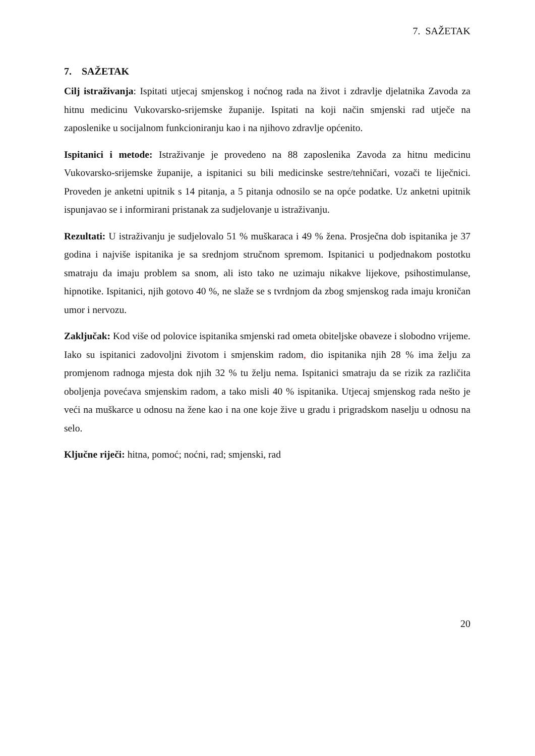7. SAŽETAK
7. SAŽETAK
Cilj istraživanja: Ispitati utjecaj smjenskog i noćnog rada na život i zdravlje djelatnika Zavoda za hitnu medicinu Vukovarsko-srijemske županije. Ispitati na koji način smjenski rad utječe na zaposlenike u socijalnom funkcioniranju kao i na njihovo zdravlje općenito.
Ispitanici i metode: Istraživanje je provedeno na 88 zaposlenika Zavoda za hitnu medicinu Vukovarsko-srijemske županije, a ispitanici su bili medicinske sestre/tehničari, vozači te liječnici. Proveden je anketni upitnik s 14 pitanja, a 5 pitanja odnosilo se na opće podatke. Uz anketni upitnik ispunjavao se i informirani pristanak za sudjelovanje u istraživanju.
Rezultati: U istraživanju je sudjelovalo 51 % muškaraca i 49 % žena. Prosječna dob ispitanika je 37 godina i najviše ispitanika je sa srednjom stručnom spremom. Ispitanici u podjednakom postotku smatraju da imaju problem sa snom, ali isto tako ne uzimaju nikakve lijekove, psihostimulanse, hipnotike. Ispitanici, njih gotovo 40 %, ne slaže se s tvrdnjom da zbog smjenskog rada imaju kroničan umor i nervozu.
Zaključak: Kod više od polovice ispitanika smjenski rad ometa obiteljske obaveze i slobodno vrijeme. Iako su ispitanici zadovoljni životom i smjenskim radom, dio ispitanika njih 28 % ima želju za promjenom radnoga mjesta dok njih 32 % tu želju nema. Ispitanici smatraju da se rizik za različita oboljenja povećava smjenskim radom, a tako misli 40 % ispitanika. Utjecaj smjenskog rada nešto je veći na muškarce u odnosu na žene kao i na one koje žive u gradu i prigradskom naselju u odnosu na selo.
Ključne riječi: hitna, pomoć; noćni, rad; smjenski, rad
20